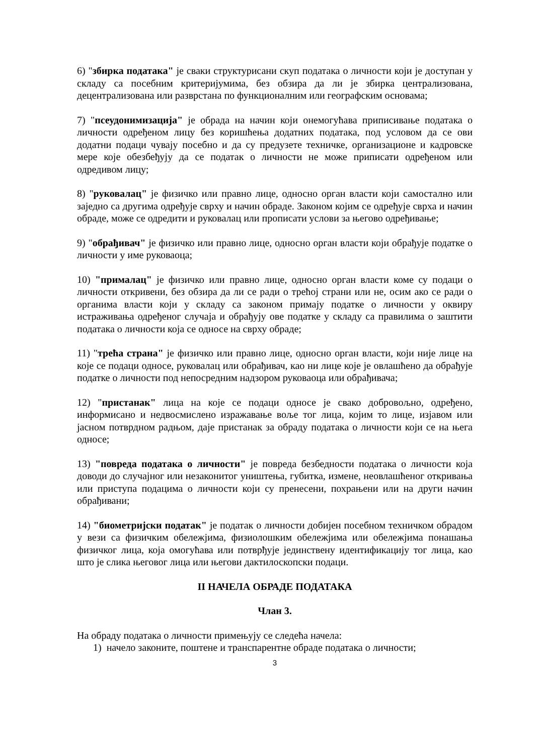6) "збирка података" је сваки структурисани скуп података о личности који је доступан у складу са посебним критеријумима, без обзира да ли је збирка централизована, децентрализована или разврстана по функционалним или географским основама;
7) "псеудонимизација" је обрада на начин који онемогућава приписивање података о личности одређеном лицу без коришћења додатних података, под условом да се ови додатни подаци чувају посебно и да су предузете техничке, организационе и кадровске мере које обезбеђују да се податак о личности не може приписати одређеном или одредивом лицу;
8) "руковалац" је физичко или правно лице, односно орган власти који самостално или заједно са другима одређује сврху и начин обраде. Законом којим се одређује сврха и начин обраде, може се одредити и руковалац или прописати услови за његово одређивање;
9) "обрађивач" је физичко или правно лице, односно орган власти који обрађује податке о личности у име руковаоца;
10) "прималац" је физичко или правно лице, односно орган власти коме су подаци о личности откривени, без обзира да ли се ради о трећој страни или не, осим ако се ради о органима власти који у складу са законом примају податке о личности у оквиру истраживања одређеног случаја и обрађују ове податке у складу са правилима о заштити података о личности која се односе на сврху обраде;
11) "трећа страна" је физичко или правно лице, односно орган власти, који није лице на које се подаци односе, руковалац или обрађивач, као ни лице које је овлашћено да обрађује податке о личности под непосредним надзором руковаоца или обрађивача;
12) "пристанак" лица на које се подаци односе је свако добровољно, одређено, информисано и недвосмислено изражавање воље тог лица, којим то лице, изјавом или јасном потврдном радњом, даје пристанак за обраду података о личности који се на њега односе;
13) "повреда података о личности" је повреда безбедности података о личности која доводи до случајног или незаконитог уништења, губитка, измене, неовлашћеног откривања или приступа подацима о личности који су пренесени, похрањени или на други начин обрађивани;
14) "биометријски податак" је податак о личности добијен посебном техничком обрадом у вези са физичким обележјима, физиолошким обележјима или обележјима понашања физичког лица, која омогућава или потврђује јединствену идентификацију тог лица, као што је слика његовог лица или његови дактилоскопски подаци.
II НАЧЕЛА ОБРАДЕ ПОДАТАКА
Члан 3.
На обраду података о личности примењују се следећа начела:
1) начело законите, поштене и транспарентне обраде података о личности;
3